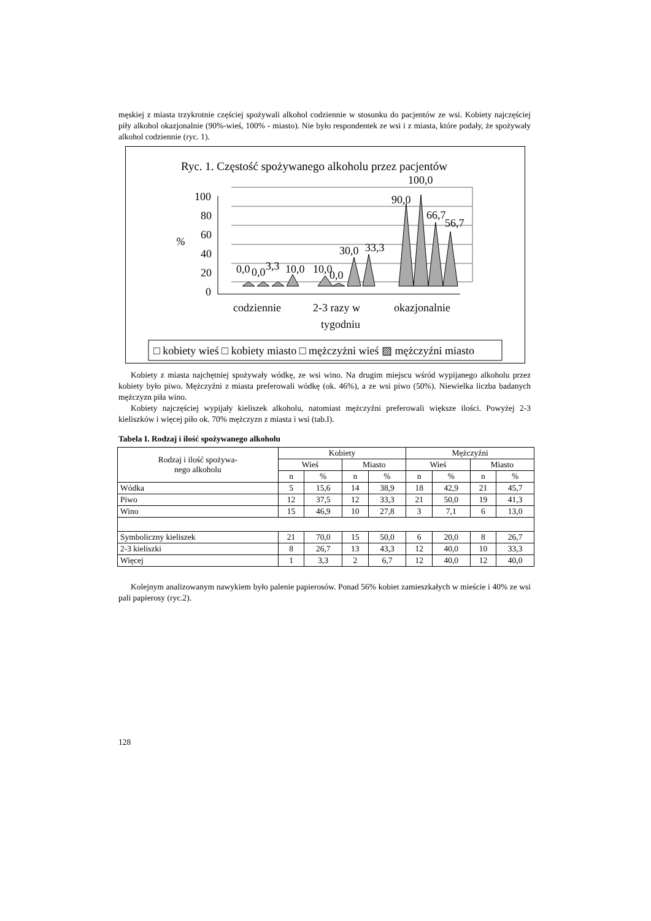męskiej z miasta trzykrotnie częściej spożywali alkohol codziennie w stosunku do pacjentów ze wsi. Kobiety najczęściej piły alkohol okazjonalnie (90%-wieś, 100% - miasto). Nie było respondentek ze wsi i z miasta, które podały, że spożywały alkohol codziennie (ryc. 1).
Ryc. 1. Częstość spożywanego alkoholu przez pacjentów
100,0
100
80
60
40
20
0
%
0,0
0,0
3,3
10,0
10,0
0,0
30,0
33,3
90,0
66,7
56,7
codziennie
2-3 razy w
tygodniu
okazjonalnie
□ kobiety wieś □ kobiety miasto □ mężczyżni wieś ▨ mężczyźni miasto
Kobiety z miasta najchętniej spożywały wódkę, ze wsi wino. Na drugim miejscu wśród wypijanego alkoholu przez kobiety było piwo. Mężczyźni z miasta preferowali wódkę (ok. 46%), a ze wsi piwo (50%). Niewielka liczba badanych mężczyzn piła wino.
Kobiety najczęściej wypijały kieliszek alkoholu, natomiast mężczyźni preferowali większe ilości. Powyżej 2-3 kieliszków i więcej piło ok. 70% mężczyzn z miasta i wsi (tab.I).
Tabela I. Rodzaj i ilość spożywanego alkoholu
| Rodzaj i ilość spożywa- nego alkoholu | Kobiety | | | | Mężczyźni | | | |
| --- | --- | --- | --- | --- | --- | --- | --- | --- |
| | Wieś | | Miasto | | Wieś | | Miasto | |
| | n | % | n | % | n | % | n | % |
| Wódka | 5 | 15,6 | 14 | 38,9 | 18 | 42,9 | 21 | 45,7 |
| Piwo | 12 | 37,5 | 12 | 33,3 | 21 | 50,0 | 19 | 41,3 |
| Wino | 15 | 46,9 | 10 | 27,8 | 3 | 7,1 | 6 | 13,0 |
| Symboliczny kieliszek | 21 | 70,0 | 15 | 50,0 | 6 | 20,0 | 8 | 26,7 |
| 2-3 kieliszki | 8 | 26,7 | 13 | 43,3 | 12 | 40,0 | 10 | 33,3 |
| Więcej | 1 | 3,3 | 2 | 6,7 | 12 | 40,0 | 12 | 40,0 |
Kolejnym analizowanym nawykiem było palenie papierosów. Ponad 56% kobiet zamieszkałych w mieście i 40% ze wsi pali papierosy (ryc.2).
128